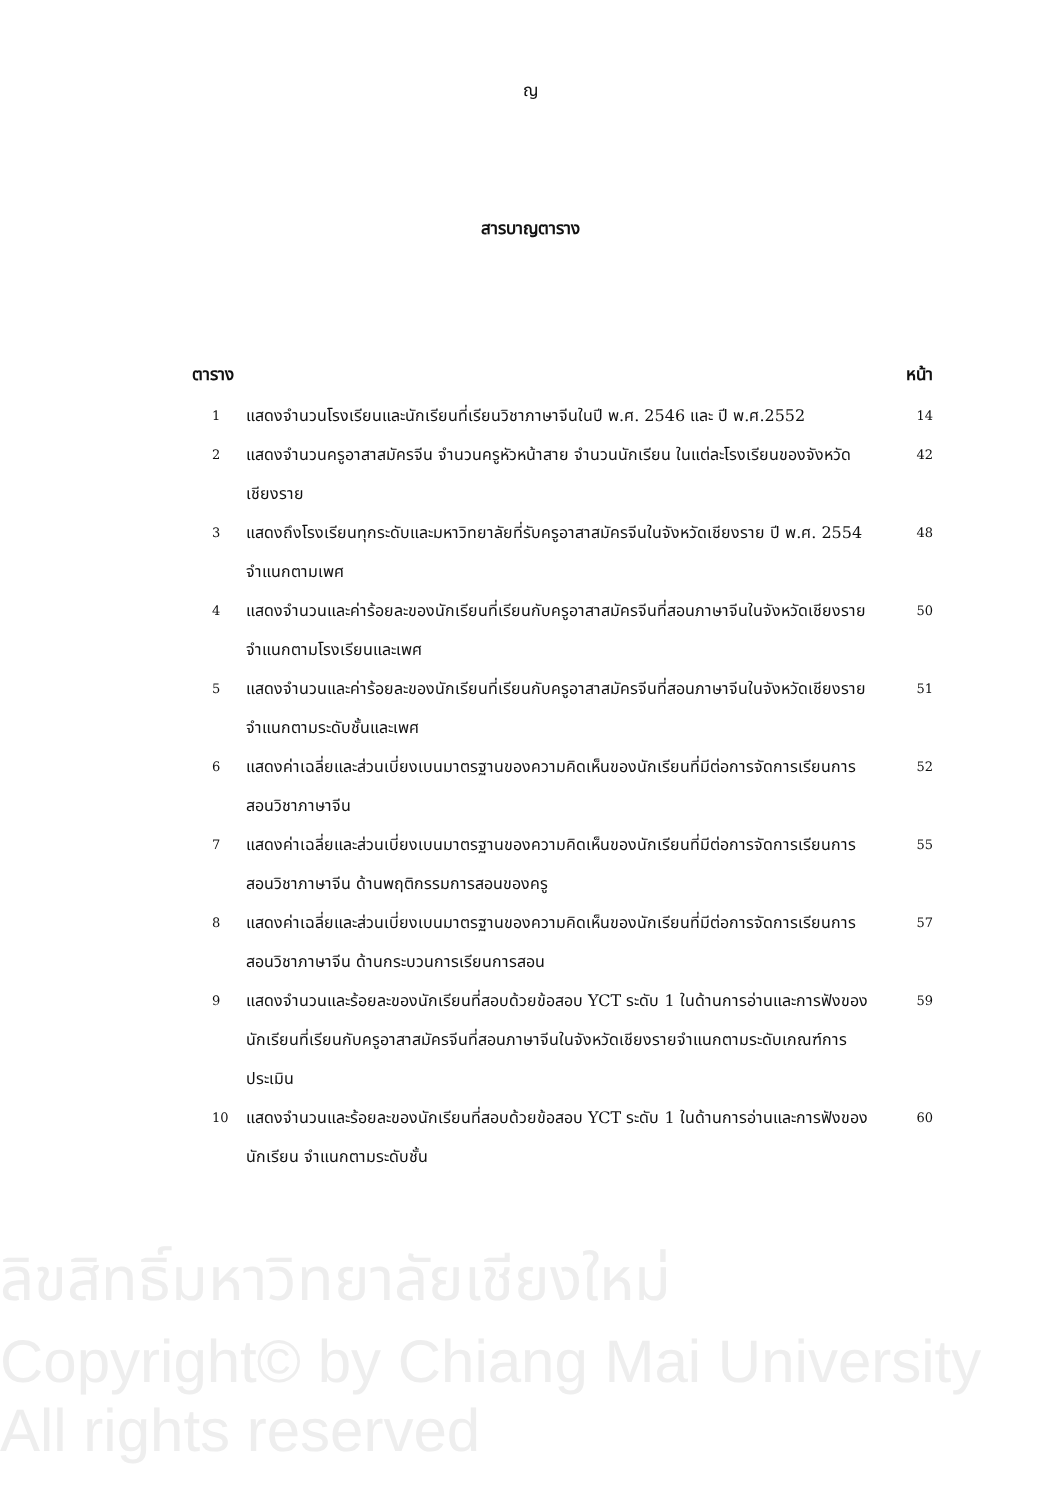ญ
สารบาญตาราง
ตาราง หน้า
| 1 | แสดงจำนวนโรงเรียนและนักเรียนที่เรียนวิชาภาษาจีนในปี พ.ศ. 2546 และ ปี พ.ศ.2552 | 14 |
| 2 | แสดงจำนวนครูอาสาสมัครจีน จำนวนครูหัวหน้าสาย จำนวนนักเรียน ในแต่ละโรงเรียนของจังหวัดเชียงราย | 42 |
| 3 | แสดงถึงโรงเรียนทุกระดับและมหาวิทยาลัยที่รับครูอาสาสมัครจีนในจังหวัดเชียงราย ปี พ.ศ. 2554 จำแนกตามเพศ | 48 |
| 4 | แสดงจำนวนและค่าร้อยละของนักเรียนที่เรียนกับครูอาสาสมัครจีนที่สอนภาษาจีนในจังหวัดเชียงรายจำแนกตามโรงเรียนและเพศ | 50 |
| 5 | แสดงจำนวนและค่าร้อยละของนักเรียนที่เรียนกับครูอาสาสมัครจีนที่สอนภาษาจีนในจังหวัดเชียงรายจำแนกตามระดับชั้นและเพศ | 51 |
| 6 | แสดงค่าเฉลี่ยและส่วนเบี่ยงเบนมาตรฐานของความคิดเห็นของนักเรียนที่มีต่อการจัดการเรียนการสอนวิชาภาษาจีน | 52 |
| 7 | แสดงค่าเฉลี่ยและส่วนเบี่ยงเบนมาตรฐานของความคิดเห็นของนักเรียนที่มีต่อการจัดการเรียนการสอนวิชาภาษาจีน ด้านพฤติกรรมการสอนของครู | 55 |
| 8 | แสดงค่าเฉลี่ยและส่วนเบี่ยงเบนมาตรฐานของความคิดเห็นของนักเรียนที่มีต่อการจัดการเรียนการสอนวิชาภาษาจีน ด้านกระบวนการเรียนการสอน | 57 |
| 9 | แสดงจำนวนและร้อยละของนักเรียนที่สอบด้วยข้อสอบ YCT ระดับ 1 ในด้านการอ่านและการฟังของนักเรียนที่เรียนกับครูอาสาสมัครจีนที่สอนภาษาจีนในจังหวัดเชียงรายจำแนกตามระดับเกณฑ์การประเมิน | 59 |
| 10 | แสดงจำนวนและร้อยละของนักเรียนที่สอบด้วยข้อสอบ YCT ระดับ 1 ในด้านการอ่านและการฟังของนักเรียน จำแนกตามระดับชั้น | 60 |
ลิขสิทธิ์มหาวิทยาลัยเชียงใหม่
Copyright© by Chiang Mai University
All rights reserved